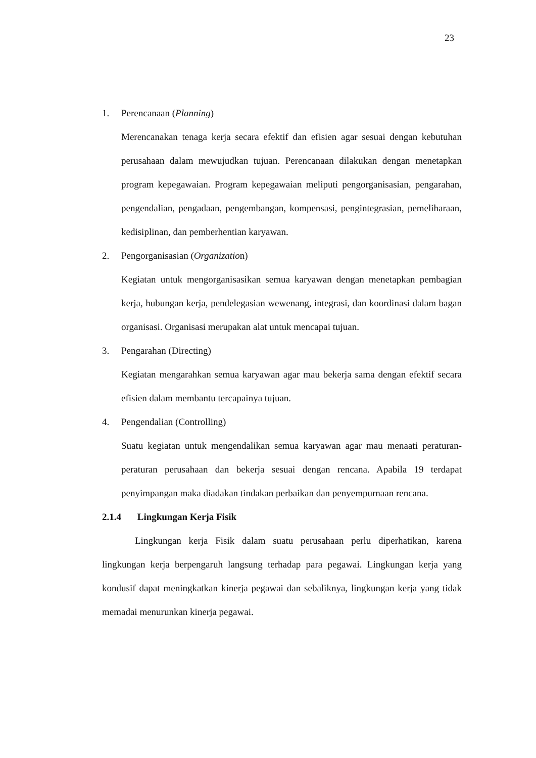23
1. Perencanaan (Planning)
Merencanakan tenaga kerja secara efektif dan efisien agar sesuai dengan kebutuhan perusahaan dalam mewujudkan tujuan. Perencanaan dilakukan dengan menetapkan program kepegawaian. Program kepegawaian meliputi pengorganisasian, pengarahan, pengendalian, pengadaan, pengembangan, kompensasi, pengintegrasian, pemeliharaan, kedisiplinan, dan pemberhentian karyawan.
2. Pengorganisasian (Organization)
Kegiatan untuk mengorganisasikan semua karyawan dengan menetapkan pembagian kerja, hubungan kerja, pendelegasian wewenang, integrasi, dan koordinasi dalam bagan organisasi. Organisasi merupakan alat untuk mencapai tujuan.
3. Pengarahan (Directing)
Kegiatan mengarahkan semua karyawan agar mau bekerja sama dengan efektif secara efisien dalam membantu tercapainya tujuan.
4. Pengendalian (Controlling)
Suatu kegiatan untuk mengendalikan semua karyawan agar mau menaati peraturan-peraturan perusahaan dan bekerja sesuai dengan rencana. Apabila 19 terdapat penyimpangan maka diadakan tindakan perbaikan dan penyempurnaan rencana.
2.1.4 Lingkungan Kerja Fisik
Lingkungan kerja Fisik dalam suatu perusahaan perlu diperhatikan, karena lingkungan kerja berpengaruh langsung terhadap para pegawai. Lingkungan kerja yang kondusif dapat meningkatkan kinerja pegawai dan sebaliknya, lingkungan kerja yang tidak memadai menurunkan kinerja pegawai.